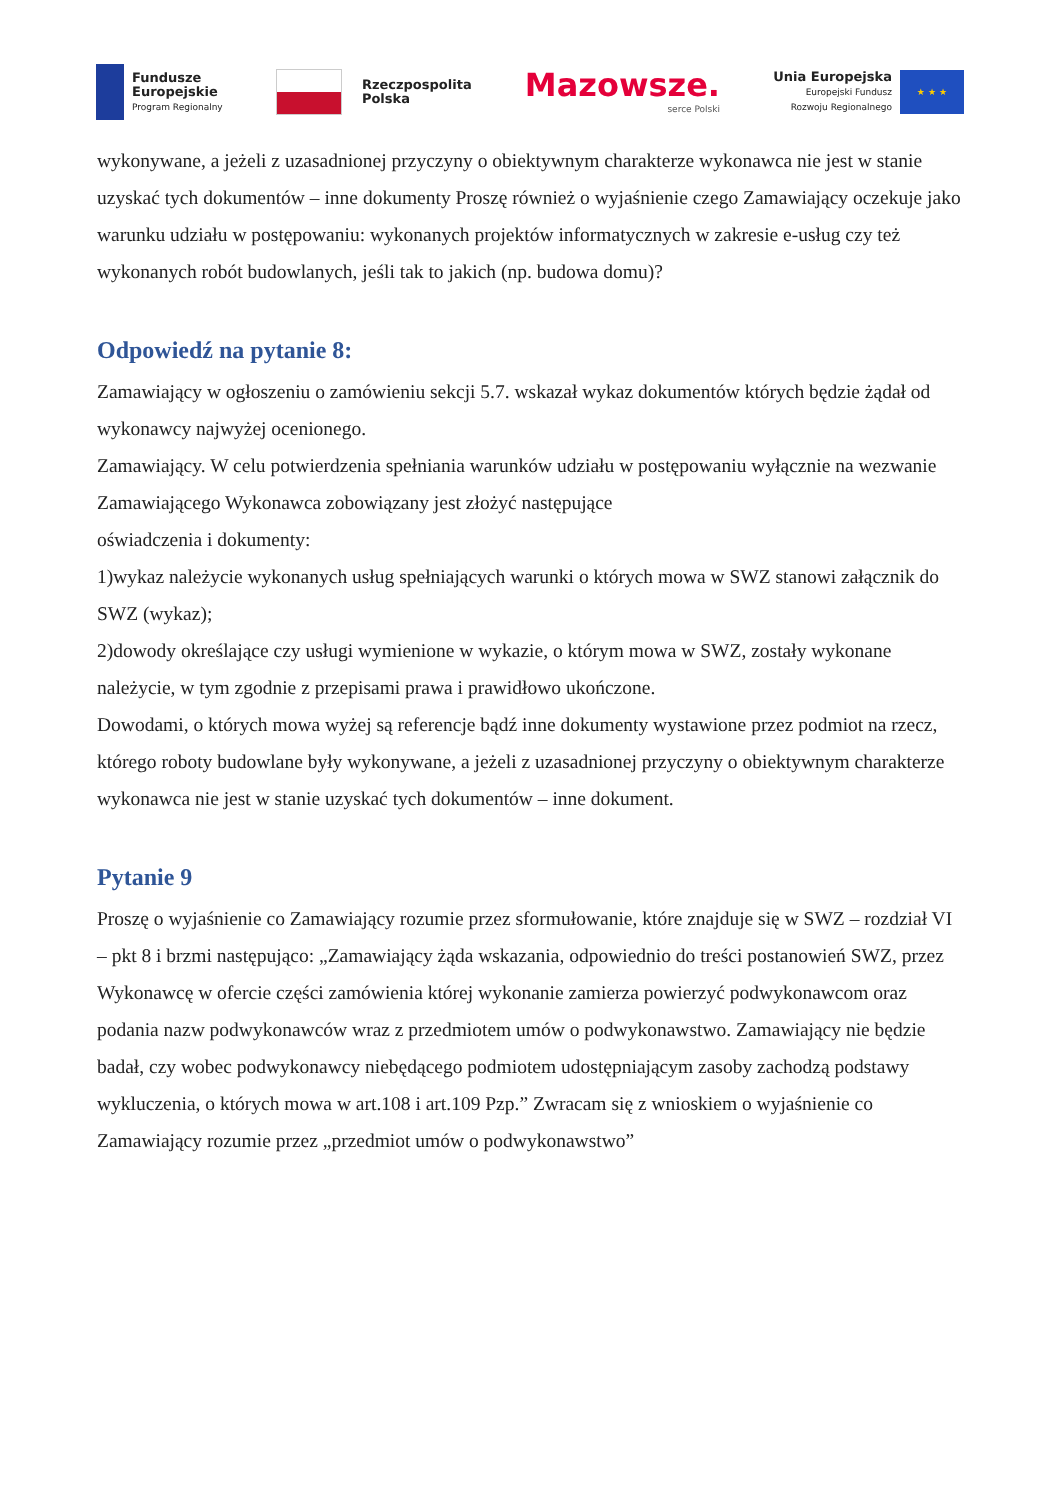Fundusze
Europejskie
Program Regionalny
Rzeczpospolita
Polska
Mazowsze.
serce Polski
Unia Europejska
Europejski Fundusz
Rozwoju Regionalnego
★ ★ ★
wykonywane, a jeżeli z uzasadnionej przyczyny o obiektywnym charakterze wykonawca nie jest w stanie uzyskać tych dokumentów – inne dokumenty Proszę również o wyjaśnienie czego Zamawiający oczekuje jako warunku udziału w postępowaniu: wykonanych projektów informatycznych w zakresie e-usług czy też wykonanych robót budowlanych, jeśli tak to jakich (np. budowa domu)?
Odpowiedź na pytanie 8:
Zamawiający w ogłoszeniu o zamówieniu sekcji 5.7. wskazał wykaz dokumentów których będzie żądał od wykonawcy najwyżej ocenionego.
Zamawiający. W celu potwierdzenia spełniania warunków udziału w postępowaniu wyłącznie na wezwanie Zamawiającego Wykonawca zobowiązany jest złożyć następujące
oświadczenia i dokumenty:
1)wykaz należycie wykonanych usług spełniających warunki o których mowa w SWZ stanowi załącznik do SWZ (wykaz);
2)dowody określające czy usługi wymienione w wykazie, o którym mowa w SWZ, zostały wykonane należycie, w tym zgodnie z przepisami prawa i prawidłowo ukończone.
Dowodami, o których mowa wyżej są referencje bądź inne dokumenty wystawione przez podmiot na rzecz, którego roboty budowlane były wykonywane, a jeżeli z uzasadnionej przyczyny o obiektywnym charakterze wykonawca nie jest w stanie uzyskać tych dokumentów – inne dokument.
Pytanie 9
Proszę o wyjaśnienie co Zamawiający rozumie przez sformułowanie, które znajduje się w SWZ – rozdział VI – pkt 8 i brzmi następująco: „Zamawiający żąda wskazania, odpowiednio do treści postanowień SWZ, przez Wykonawcę w ofercie części zamówienia której wykonanie zamierza powierzyć podwykonawcom oraz podania nazw podwykonawców wraz z przedmiotem umów o podwykonawstwo. Zamawiający nie będzie badał, czy wobec podwykonawcy niebędącego podmiotem udostępniającym zasoby zachodzą podstawy wykluczenia, o których mowa w art.108 i art.109 Pzp.” Zwracam się z wnioskiem o wyjaśnienie co Zamawiający rozumie przez „przedmiot umów o podwykonawstwo”